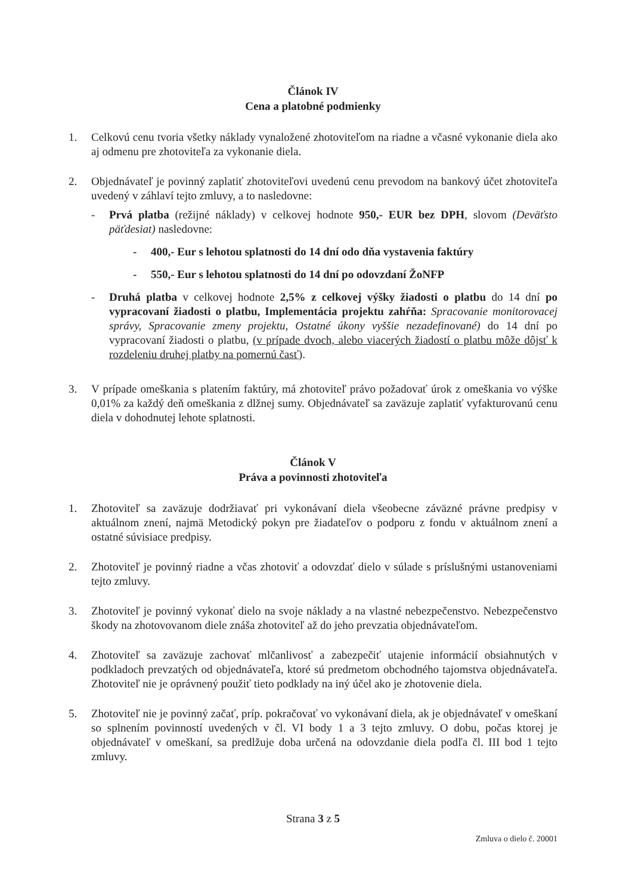Článok IV
Cena a platobné podmienky
1. Celkovú cenu tvoria všetky náklady vynaložené zhotoviteľom na riadne a včasné vykonanie diela ako aj odmenu pre zhotoviteľa za vykonanie diela.
2. Objednávateľ je povinný zaplatiť zhotoviteľovi uvedenú cenu prevodom na bankový účet zhotoviteľa uvedený v záhlaví tejto zmluvy, a to nasledovne:
- Prvá platba (režijné náklady) v celkovej hodnote 950,- EUR bez DPH, slovom (Deväťsto päťdesiat) nasledovne:
- 400,- Eur s lehotou splatnosti do 14 dní odo dňa vystavenia faktúry
- 550,- Eur s lehotou splatnosti do 14 dní po odovzdaní ŽoNFP
- Druhá platba v celkovej hodnote 2,5% z celkovej výšky žiadosti o platbu do 14 dní po vypracovaní žiadosti o platbu, Implementácia projektu zahŕňa: Spracovanie monitorovacej správy, Spracovanie zmeny projektu, Ostatné úkony vyššie nezadefinované) do 14 dní po vypracovaní žiadosti o platbu, (v prípade dvoch, alebo viacerých žiadostí o platbu môže dôjsť k rozdeleniu druhej platby na pomernú časť).
3. V prípade omeškania s platením faktúry, má zhotoviteľ právo požadovať úrok z omeškania vo výške 0,01% za každý deň omeškania z dlžnej sumy. Objednávateľ sa zaväzuje zaplatiť vyfakturovanú cenu diela v dohodnutej lehote splatnosti.
Článok V
Práva a povinnosti zhotoviteľa
1. Zhotoviteľ sa zaväzuje dodržiavať pri vykonávaní diela všeobecne záväzné právne predpisy v aktuálnom znení, najmä Metodický pokyn pre žiadateľov o podporu z fondu v aktuálnom znení a ostatné súvisiace predpisy.
2. Zhotoviteľ je povinný riadne a včas zhotoviť a odovzdať dielo v súlade s príslušnými ustanoveniami tejto zmluvy.
3. Zhotoviteľ je povinný vykonať dielo na svoje náklady a na vlastné nebezpečenstvo. Nebezpečenstvo škody na zhotovovanom diele znáša zhotoviteľ až do jeho prevzatia objednávateľom.
4. Zhotoviteľ sa zaväzuje zachovať mlčanlivosť a zabezpečiť utajenie informácií obsiahnutých v podkladoch prevzatých od objednávateľa, ktoré sú predmetom obchodného tajomstva objednávateľa. Zhotoviteľ nie je oprávnený použiť tieto podklady na iný účel ako je zhotovenie diela.
5. Zhotoviteľ nie je povinný začať, príp. pokračovať vo vykonávaní diela, ak je objednávateľ v omeškaní so splnením povinností uvedených v čl. VI body 1 a 3 tejto zmluvy. O dobu, počas ktorej je objednávateľ v omeškaní, sa predlžuje doba určená na odovzdanie diela podľa čl. III bod 1 tejto zmluvy.
Strana 3 z 5
Zmluva o dielo č. 20001